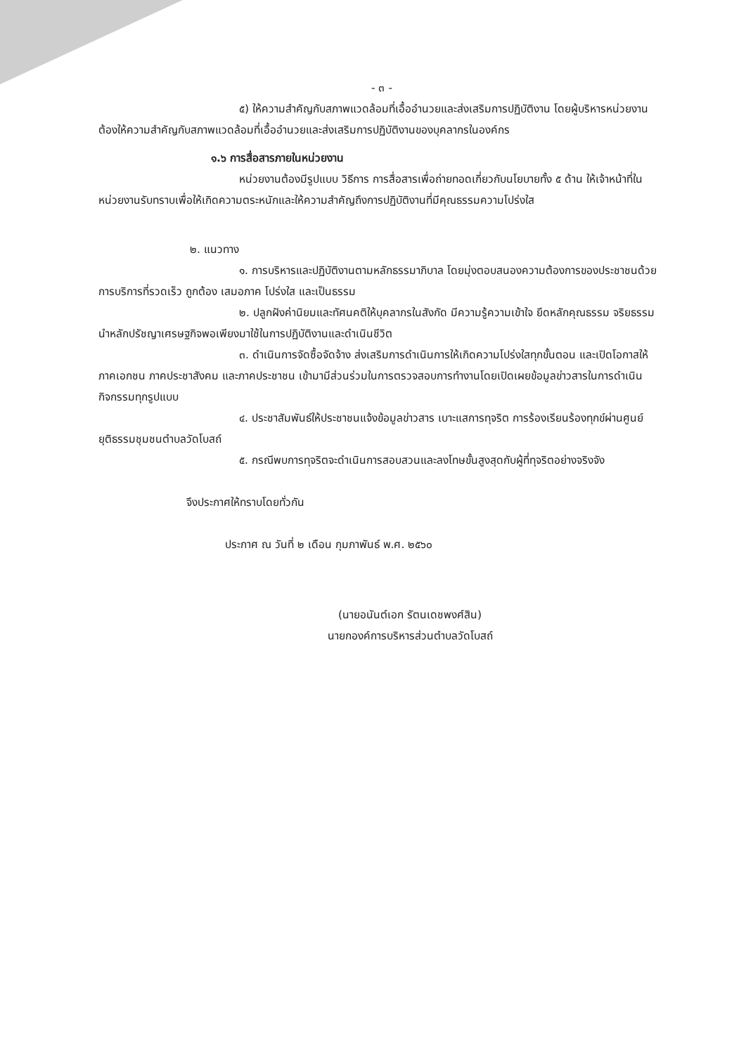- ๓ -
๕) ให้ความสำคัญกับสภาพแวดล้อมที่เอื้ออำนวยและส่งเสริมการปฏิบัติงาน โดยผู้บริหารหน่วยงานต้องให้ความสำคัญกับสภาพแวดล้อมที่เอื้ออำนวยและส่งเสริมการปฏิบัติงานของบุคลากรในองค์กร
๑.๖ การสื่อสารภายในหน่วยงาน
หน่วยงานต้องมีรูปแบบ วิธีการ การสื่อสารเพื่อถ่ายทอดเกี่ยวกับนโยบายทั้ง ๕ ด้าน ให้เจ้าหน้าที่ในหน่วยงานรับทราบเพื่อให้เกิดความตระหนักและให้ความสำคัญถึงการปฏิบัติงานที่มีคุณธรรมความโปร่งใส
๒. แนวทาง
๑. การบริหารและปฏิบัติงานตามหลักธรรมาภิบาล โดยมุ่งตอบสนองความต้องการของประชาชนด้วยการบริการที่รวดเร็ว ถูกต้อง เสมอภาค โปร่งใส และเป็นธรรม
๒. ปลูกฝังค่านิยมและทัศนคติให้บุคลากรในสังกัด มีความรู้ความเข้าใจ ยึดหลักคุณธรรม จริยธรรม นำหลักปรัชญาเศรษฐกิจพอเพียงมาใช้ในการปฏิบัติงานและดำเนินชีวิต
๓. ดำเนินการจัดซื้อจัดจ้าง ส่งเสริมการดำเนินการให้เกิดความโปร่งใสทุกขั้นตอน และเปิดโอกาสให้ภาคเอกชน ภาคประชาสังคม และภาคประชาชน เข้ามามีส่วนร่วมในการตรวจสอบการทำงานโดยเปิดเผยข้อมูลข่าวสารในการดำเนินกิจกรรมทุกรูปแบบ
๔. ประชาสัมพันธ์ให้ประชาชนแจ้งข้อมูลข่าวสาร เบาะแสการทุจริต การร้องเรียนร้องทุกข์ผ่านศูนย์ยุติธรรมชุมชนตำบลวัดโบสถ์
๕. กรณีพบการทุจริตจะดำเนินการสอบสวนและลงโทษขั้นสูงสุดกับผู้ที่ทุจริตอย่างจริงจัง
จึงประกาศให้ทราบโดยทั่วกัน
ประกาศ ณ วันที่ ๒ เดือน กุมภาพันธ์ พ.ศ. ๒๕๖๐
(นายอนันต์เอก รัตนเดชพงศ์สิน)
นายกองค์การบริหารส่วนตำบลวัดโบสถ์